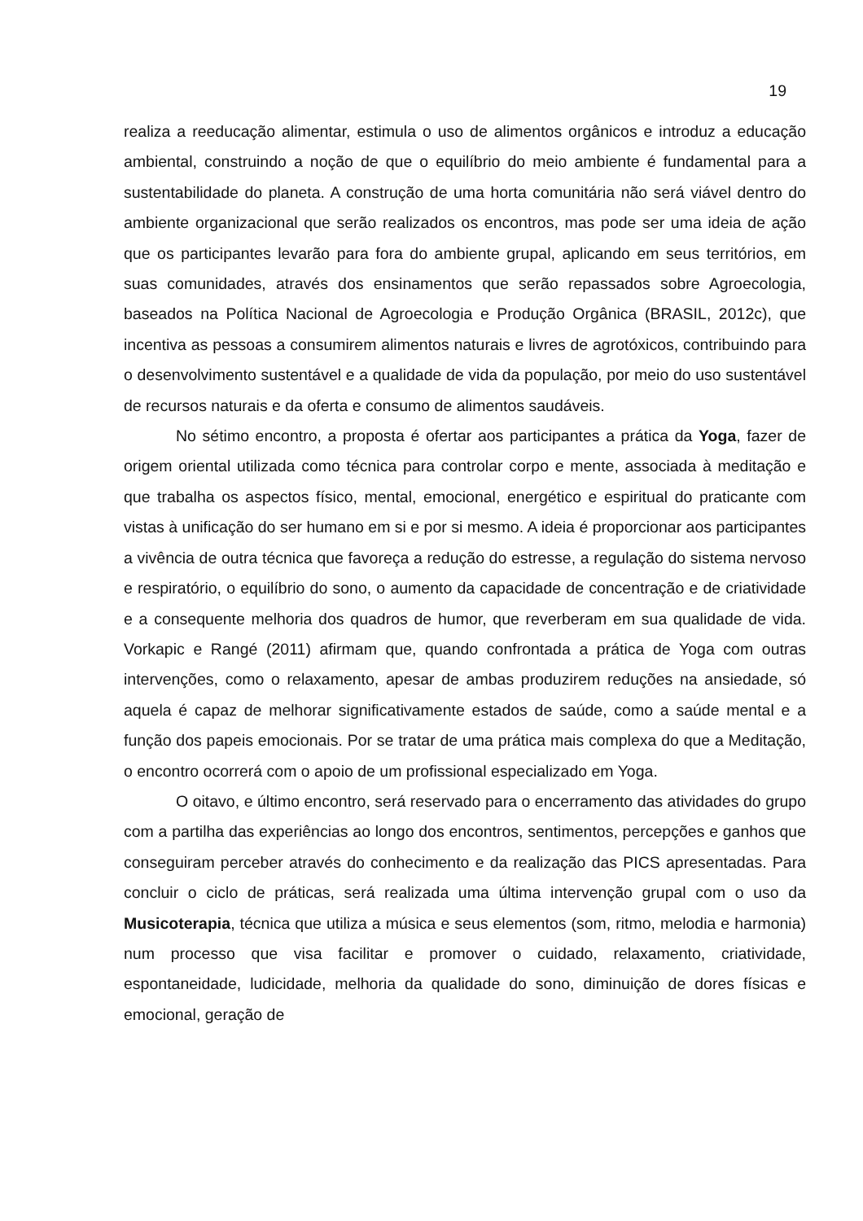19
realiza a reeducação alimentar, estimula o uso de alimentos orgânicos e introduz a educação ambiental, construindo a noção de que o equilíbrio do meio ambiente é fundamental para a sustentabilidade do planeta. A construção de uma horta comunitária não será viável dentro do ambiente organizacional que serão realizados os encontros, mas pode ser uma ideia de ação que os participantes levarão para fora do ambiente grupal, aplicando em seus territórios, em suas comunidades, através dos ensinamentos que serão repassados sobre Agroecologia, baseados na Política Nacional de Agroecologia e Produção Orgânica (BRASIL, 2012c), que incentiva as pessoas a consumirem alimentos naturais e livres de agrotóxicos, contribuindo para o desenvolvimento sustentável e a qualidade de vida da população, por meio do uso sustentável de recursos naturais e da oferta e consumo de alimentos saudáveis.
No sétimo encontro, a proposta é ofertar aos participantes a prática da Yoga, fazer de origem oriental utilizada como técnica para controlar corpo e mente, associada à meditação e que trabalha os aspectos físico, mental, emocional, energético e espiritual do praticante com vistas à unificação do ser humano em si e por si mesmo. A ideia é proporcionar aos participantes a vivência de outra técnica que favoreça a redução do estresse, a regulação do sistema nervoso e respiratório, o equilíbrio do sono, o aumento da capacidade de concentração e de criatividade e a consequente melhoria dos quadros de humor, que reverberam em sua qualidade de vida. Vorkapic e Rangé (2011) afirmam que, quando confrontada a prática de Yoga com outras intervenções, como o relaxamento, apesar de ambas produzirem reduções na ansiedade, só aquela é capaz de melhorar significativamente estados de saúde, como a saúde mental e a função dos papeis emocionais. Por se tratar de uma prática mais complexa do que a Meditação, o encontro ocorrerá com o apoio de um profissional especializado em Yoga.
O oitavo, e último encontro, será reservado para o encerramento das atividades do grupo com a partilha das experiências ao longo dos encontros, sentimentos, percepções e ganhos que conseguiram perceber através do conhecimento e da realização das PICS apresentadas. Para concluir o ciclo de práticas, será realizada uma última intervenção grupal com o uso da Musicoterapia, técnica que utiliza a música e seus elementos (som, ritmo, melodia e harmonia) num processo que visa facilitar e promover o cuidado, relaxamento, criatividade, espontaneidade, ludicidade, melhoria da qualidade do sono, diminuição de dores físicas e emocional, geração de